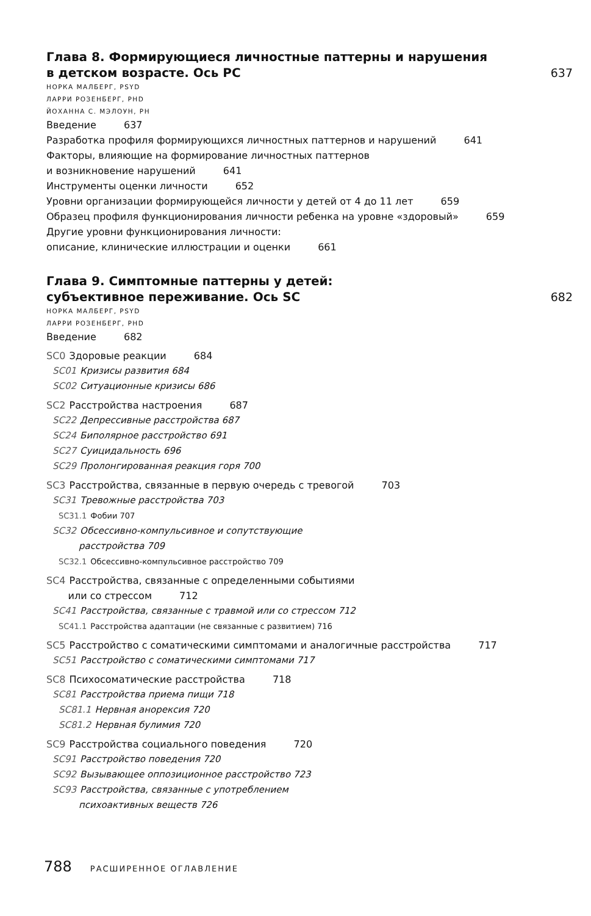Глава 8. Формирующиеся личностные паттерны и нарушения
в детском возрасте. Ось PC 637
НОРКА МАЛБЕРГ, PSYD
ЛАРРИ РОЗЕНБЕРГ, PHD
ЙОХАННА С. МЭЛОУН, PH
Введение 637
Разработка профиля формирующихся личностных паттернов и нарушений 641
Факторы, влияющие на формирование личностных паттернов
и возникновение нарушений 641
Инструменты оценки личности 652
Уровни организации формирующейся личности у детей от 4 до 11 лет 659
Образец профиля функционирования личности ребенка на уровне «здоровый» 659
Другие уровни функционирования личности:
описание, клинические иллюстрации и оценки 661
Глава 9. Симптомные паттерны у детей:
субъективное переживание. Ось SC 682
НОРКА МАЛБЕРГ, PSYD
ЛАРРИ РОЗЕНБЕРГ, PHD
Введение 682
SC0 Здоровые реакции 684
SC01 Кризисы развития 684
SC02 Ситуационные кризисы 686
SC2 Расстройства настроения 687
SC22 Депрессивные расстройства 687
SC24 Биполярное расстройство 691
SC27 Суицидальность 696
SC29 Пролонгированная реакция горя 700
SC3 Расстройства, связанные в первую очередь с тревогой 703
SC31 Тревожные расстройства 703
SC31.1 Фобии 707
SC32 Обсессивно-компульсивное и сопутствующие
расстройства 709
SC32.1 Обсессивно-компульсивное расстройство 709
SC4 Расстройства, связанные с определенными событиями
или со стрессом 712
SC41 Расстройства, связанные с травмой или со стрессом 712
SC41.1 Расстройства адаптации (не связанные с развитием) 716
SC5 Расстройство с соматическими симптомами и аналогичные расстройства 717
SC51 Расстройство с соматическими симптомами 717
SC8 Психосоматические расстройства 718
SC81 Расстройства приема пищи 718
SC81.1 Нервная анорексия 720
SC81.2 Нервная булимия 720
SC9 Расстройства социального поведения 720
SC91 Расстройство поведения 720
SC92 Вызывающее оппозиционное расстройство 723
SC93 Расстройства, связанные с употреблением
психоактивных веществ 726
788 РАСШИРЕННОЕ ОГЛАВЛЕНИЕ